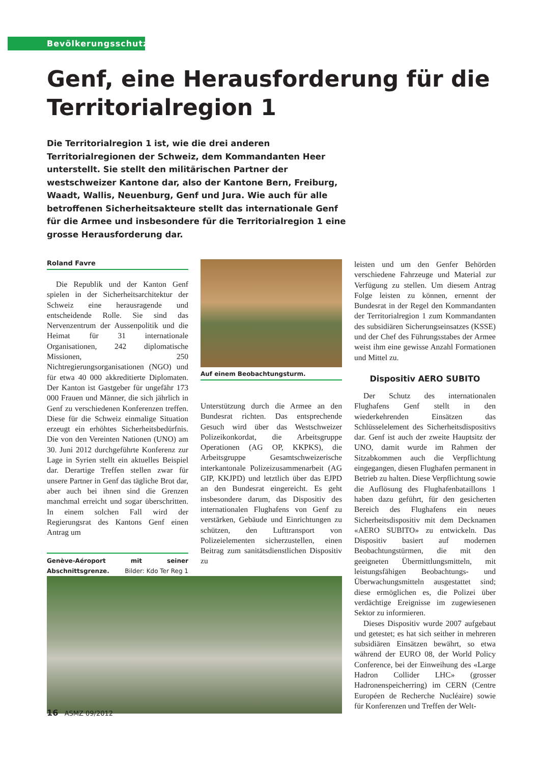Bevölkerungsschutz
Genf, eine Herausforderung für die Territorialregion 1
Die Territorialregion 1 ist, wie die drei anderen Territorialregionen der Schweiz, dem Kommandanten Heer unterstellt. Sie stellt den militärischen Partner der westschweizer Kantone dar, also der Kantone Bern, Freiburg, Waadt, Wallis, Neuenburg, Genf und Jura. Wie auch für alle betroffenen Sicherheitsakteure stellt das internationale Genf für die Armee und insbesondere für die Territorialregion 1 eine grosse Herausforderung dar.
Roland Favre
Die Republik und der Kanton Genf spielen in der Sicherheitsarchitektur der Schweiz eine herausragende und entscheidende Rolle. Sie sind das Nervenzentrum der Aussenpolitik und die Heimat für 31 internationale Organisationen, 242 diplomatische Missionen, 250 Nichtregierungsorganisationen (NGO) und für etwa 40 000 akkreditierte Diplomaten. Der Kanton ist Gastgeber für ungefähr 173 000 Frauen und Männer, die sich jährlich in Genf zu verschiedenen Konferenzen treffen. Diese für die Schweiz einmalige Situation erzeugt ein erhöhtes Sicherheitsbedürfnis. Die von den Vereinten Nationen (UNO) am 30. Juni 2012 durchgeführte Konferenz zur Lage in Syrien stellt ein aktuelles Beispiel dar. Derartige Treffen stellen zwar für unsere Partner in Genf das tägliche Brot dar, aber auch bei ihnen sind die Grenzen manchmal erreicht und sogar überschritten. In einem solchen Fall wird der Regierungsrat des Kantons Genf einen Antrag um
Genève-Aéroport mit seiner Abschnittsgrenze. Bilder: Kdo Ter Reg 1
Auf einem Beobachtungsturm.
Unterstützung durch die Armee an den Bundesrat richten. Das entsprechende Gesuch wird über das Westschweizer Polizeikonkordat, die Arbeitsgruppe Operationen (AG OP, KKPKS), die Arbeitsgruppe Gesamtschweizerische interkantonale Polizeizusammenarbeit (AG GIP, KKJPD) und letztlich über das EJPD an den Bundesrat eingereicht. Es geht insbesondere darum, das Dispositiv des internationalen Flughafens von Genf zu verstärken, Gebäude und Einrichtungen zu schützen, den Lufttransport von Polizeielementen sicherzustellen, einen Beitrag zum sanitätsdienstlichen Dispositiv zu
leisten und um den Genfer Behörden verschiedene Fahrzeuge und Material zur Verfügung zu stellen. Um diesem Antrag Folge leisten zu können, ernennt der Bundesrat in der Regel den Kommandanten der Territorialregion 1 zum Kommandanten des subsidiären Sicherungseinsatzes (KSSE) und der Chef des Führungsstabes der Armee weist ihm eine gewisse Anzahl Formationen und Mittel zu.
Dispositiv AERO SUBITO
Der Schutz des internationalen Flughafens Genf stellt in den wiederkehrenden Einsätzen das Schlüsselelement des Sicherheitsdispositivs dar. Genf ist auch der zweite Hauptsitz der UNO, damit wurde im Rahmen der Sitzabkommen auch die Verpflichtung eingegangen, diesen Flughafen permanent in Betrieb zu halten. Diese Verpflichtung sowie die Auflösung des Flughafenbataillons 1 haben dazu geführt, für den gesicherten Bereich des Flughafens ein neues Sicherheitsdispositiv mit dem Decknamen «AERO SUBITO» zu entwickeln. Das Dispositiv basiert auf modernen Beobachtungstürmen, die mit den geeigneten Übermittlungsmitteln, mit leistungsfähigen Beobachtungs- und Überwachungsmitteln ausgestattet sind; diese ermöglichen es, die Polizei über verdächtige Ereignisse im zugewiesenen Sektor zu informieren.
Dieses Dispositiv wurde 2007 aufgebaut und getestet; es hat sich seither in mehreren subsidiären Einsätzen bewährt, so etwa während der EURO 08, der World Policy Conference, bei der Einweihung des «Large Hadron Collider LHC» (grosser Hadronenspeicherring) im CERN (Centre Européen de Recherche Nucléaire) sowie für Konferenzen und Treffen der Welt-
16 ASMZ 09/2012